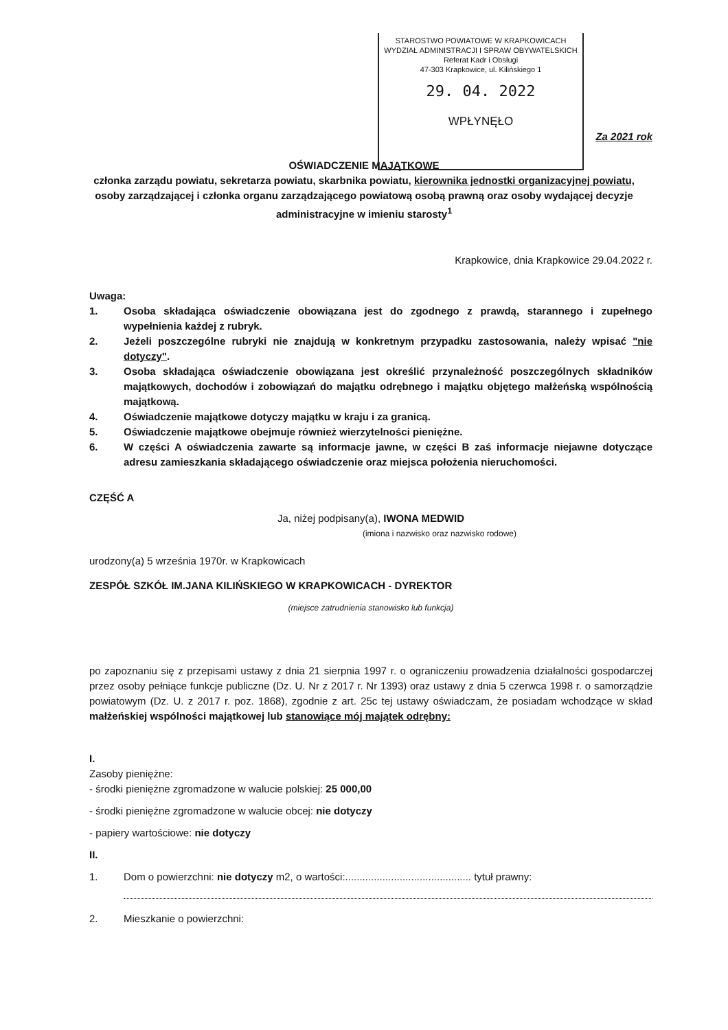STAROSTWO POWIATOWE W KRAPKOWICACH
WYDZIAŁ ADMINISTRACJI I SPRAW OBYWATELSKICH
Referat Kadr i Obsługi
47-303 Krapkowice, ul. Kilińskiego 1
29. 04. 2022
WPŁYNĘŁO
Za 2021 rok
OŚWIADCZENIE MAJĄTKOWE
członka zarządu powiatu, sekretarza powiatu, skarbnika powiatu, kierownika jednostki organizacyjnej powiatu,
osoby zarządzającej i członka organu zarządzającego powiatową osobą prawną oraz osoby wydającej decyzje
administracyjne w imieniu starosty<sup>1</sup>
Krapkowice, dnia Krapkowice 29.04.2022 r.
Uwaga:
1. Osoba składająca oświadczenie obowiązana jest do zgodnego z prawdą, starannego i zupełnego wypełnienia każdej z rubryk.
2. Jeżeli poszczególne rubryki nie znajdują w konkretnym przypadku zastosowania, należy wpisać "nie dotyczy".
3. Osoba składająca oświadczenie obowiązana jest określić przynależność poszczególnych składników majątkowych, dochodów i zobowiązań do majątku odrębnego i majątku objętego małżeńską wspólnością majątkową.
4. Oświadczenie majątkowe dotyczy majątku w kraju i za granicą.
5. Oświadczenie majątkowe obejmuje również wierzytelności pieniężne.
6. W części A oświadczenia zawarte są informacje jawne, w części B zaś informacje niejawne dotyczące adresu zamieszkania składającego oświadczenie oraz miejsca położenia nieruchomości.
CZĘŚĆ A
Ja, niżej podpisany(a), IWONA MEDWID
(imiona i nazwisko oraz nazwisko rodowe)
urodzony(a) 5 września 1970r. w Krapkowicach
ZESPÓŁ SZKÓŁ IM.JANA KILIŃSKIEGO W KRAPKOWICACH - DYREKTOR
(miejsce zatrudnienia stanowisko lub funkcja)
po zapoznaniu się z przepisami ustawy z dnia 21 sierpnia 1997 r. o ograniczeniu prowadzenia działalności gospodarczej przez osoby pełniące funkcje publiczne (Dz. U. Nr z 2017 r. Nr 1393) oraz ustawy z dnia 5 czerwca 1998 r. o samorządzie powiatowym (Dz. U. z 2017 r. poz. 1868), zgodnie z art. 25c tej ustawy oświadczam, że posiadam wchodzące w skład małżeńskiej wspólności majątkowej lub stanowiące mój majątek odrębny:
I.
Zasoby pieniężne:
- środki pieniężne zgromadzone w walucie polskiej: 25 000,00
- środki pieniężne zgromadzone w walucie obcej: nie dotyczy
- papiery wartościowe: nie dotyczy
II.
1. Dom o powierzchni: nie dotyczy m2, o wartości:............................................ tytuł prawny:
2. Mieszkanie o powierzchni: